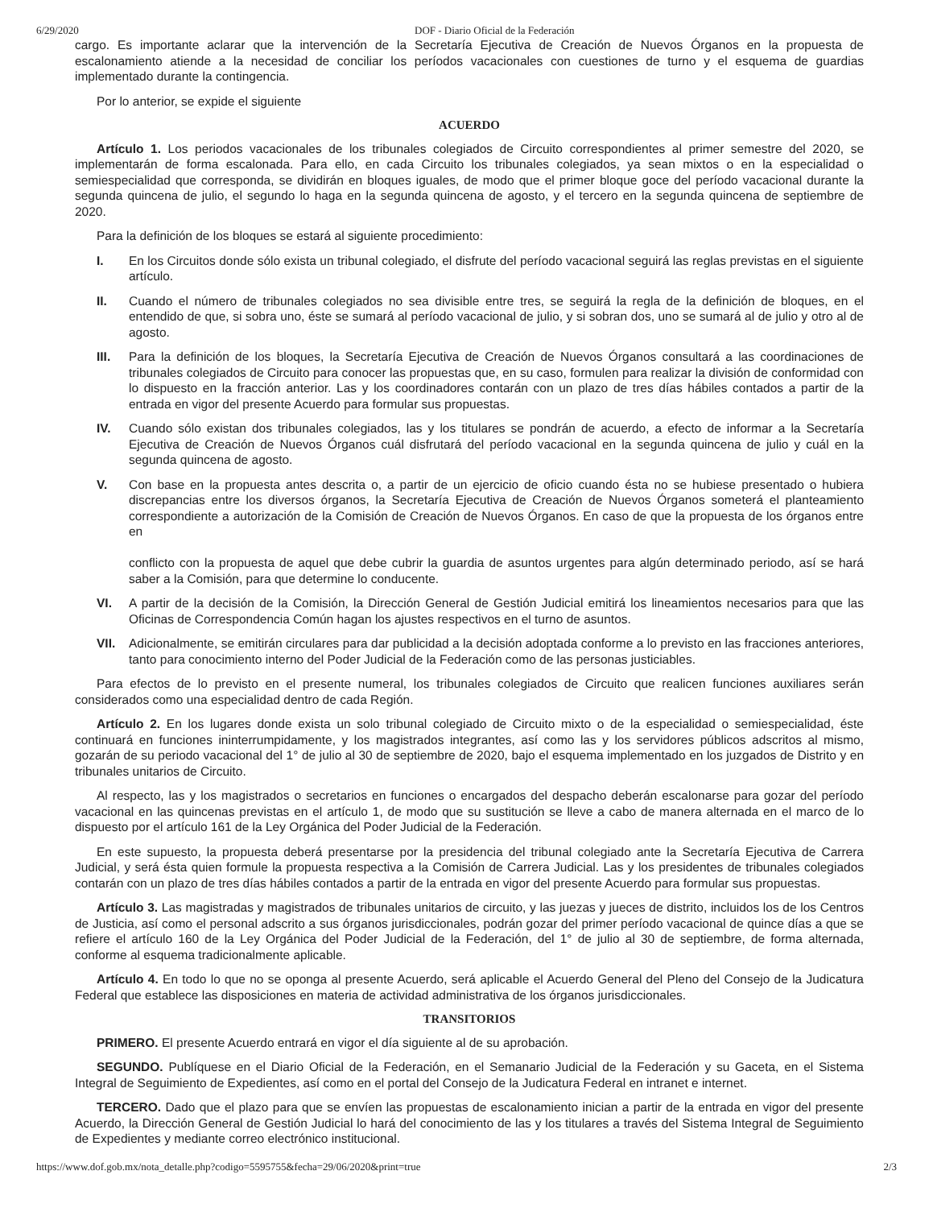6/29/2020 DOF - Diario Oficial de la Federación
cargo. Es importante aclarar que la intervención de la Secretaría Ejecutiva de Creación de Nuevos Órganos en la propuesta de escalonamiento atiende a la necesidad de conciliar los períodos vacacionales con cuestiones de turno y el esquema de guardias implementado durante la contingencia.
Por lo anterior, se expide el siguiente
ACUERDO
Artículo 1. Los periodos vacacionales de los tribunales colegiados de Circuito correspondientes al primer semestre del 2020, se implementarán de forma escalonada. Para ello, en cada Circuito los tribunales colegiados, ya sean mixtos o en la especialidad o semiespecialidad que corresponda, se dividirán en bloques iguales, de modo que el primer bloque goce del período vacacional durante la segunda quincena de julio, el segundo lo haga en la segunda quincena de agosto, y el tercero en la segunda quincena de septiembre de 2020.
Para la definición de los bloques se estará al siguiente procedimiento:
I. En los Circuitos donde sólo exista un tribunal colegiado, el disfrute del período vacacional seguirá las reglas previstas en el siguiente artículo.
II. Cuando el número de tribunales colegiados no sea divisible entre tres, se seguirá la regla de la definición de bloques, en el entendido de que, si sobra uno, éste se sumará al período vacacional de julio, y si sobran dos, uno se sumará al de julio y otro al de agosto.
III. Para la definición de los bloques, la Secretaría Ejecutiva de Creación de Nuevos Órganos consultará a las coordinaciones de tribunales colegiados de Circuito para conocer las propuestas que, en su caso, formulen para realizar la división de conformidad con lo dispuesto en la fracción anterior. Las y los coordinadores contarán con un plazo de tres días hábiles contados a partir de la entrada en vigor del presente Acuerdo para formular sus propuestas.
IV. Cuando sólo existan dos tribunales colegiados, las y los titulares se pondrán de acuerdo, a efecto de informar a la Secretaría Ejecutiva de Creación de Nuevos Órganos cuál disfrutará del período vacacional en la segunda quincena de julio y cuál en la segunda quincena de agosto.
V. Con base en la propuesta antes descrita o, a partir de un ejercicio de oficio cuando ésta no se hubiese presentado o hubiera discrepancias entre los diversos órganos, la Secretaría Ejecutiva de Creación de Nuevos Órganos someterá el planteamiento correspondiente a autorización de la Comisión de Creación de Nuevos Órganos. En caso de que la propuesta de los órganos entre en
conflicto con la propuesta de aquel que debe cubrir la guardia de asuntos urgentes para algún determinado periodo, así se hará saber a la Comisión, para que determine lo conducente.
VI. A partir de la decisión de la Comisión, la Dirección General de Gestión Judicial emitirá los lineamientos necesarios para que las Oficinas de Correspondencia Común hagan los ajustes respectivos en el turno de asuntos.
VII. Adicionalmente, se emitirán circulares para dar publicidad a la decisión adoptada conforme a lo previsto en las fracciones anteriores, tanto para conocimiento interno del Poder Judicial de la Federación como de las personas justiciables.
Para efectos de lo previsto en el presente numeral, los tribunales colegiados de Circuito que realicen funciones auxiliares serán considerados como una especialidad dentro de cada Región.
Artículo 2. En los lugares donde exista un solo tribunal colegiado de Circuito mixto o de la especialidad o semiespecialidad, éste continuará en funciones ininterrumpidamente, y los magistrados integrantes, así como las y los servidores públicos adscritos al mismo, gozarán de su periodo vacacional del 1° de julio al 30 de septiembre de 2020, bajo el esquema implementado en los juzgados de Distrito y en tribunales unitarios de Circuito.
Al respecto, las y los magistrados o secretarios en funciones o encargados del despacho deberán escalonarse para gozar del período vacacional en las quincenas previstas en el artículo 1, de modo que su sustitución se lleve a cabo de manera alternada en el marco de lo dispuesto por el artículo 161 de la Ley Orgánica del Poder Judicial de la Federación.
En este supuesto, la propuesta deberá presentarse por la presidencia del tribunal colegiado ante la Secretaría Ejecutiva de Carrera Judicial, y será ésta quien formule la propuesta respectiva a la Comisión de Carrera Judicial. Las y los presidentes de tribunales colegiados contarán con un plazo de tres días hábiles contados a partir de la entrada en vigor del presente Acuerdo para formular sus propuestas.
Artículo 3. Las magistradas y magistrados de tribunales unitarios de circuito, y las juezas y jueces de distrito, incluidos los de los Centros de Justicia, así como el personal adscrito a sus órganos jurisdiccionales, podrán gozar del primer período vacacional de quince días a que se refiere el artículo 160 de la Ley Orgánica del Poder Judicial de la Federación, del 1° de julio al 30 de septiembre, de forma alternada, conforme al esquema tradicionalmente aplicable.
Artículo 4. En todo lo que no se oponga al presente Acuerdo, será aplicable el Acuerdo General del Pleno del Consejo de la Judicatura Federal que establece las disposiciones en materia de actividad administrativa de los órganos jurisdiccionales.
TRANSITORIOS
PRIMERO. El presente Acuerdo entrará en vigor el día siguiente al de su aprobación.
SEGUNDO. Publíquese en el Diario Oficial de la Federación, en el Semanario Judicial de la Federación y su Gaceta, en el Sistema Integral de Seguimiento de Expedientes, así como en el portal del Consejo de la Judicatura Federal en intranet e internet.
TERCERO. Dado que el plazo para que se envíen las propuestas de escalonamiento inician a partir de la entrada en vigor del presente Acuerdo, la Dirección General de Gestión Judicial lo hará del conocimiento de las y los titulares a través del Sistema Integral de Seguimiento de Expedientes y mediante correo electrónico institucional.
https://www.dof.gob.mx/nota_detalle.php?codigo=5595755&fecha=29/06/2020&print=true 2/3